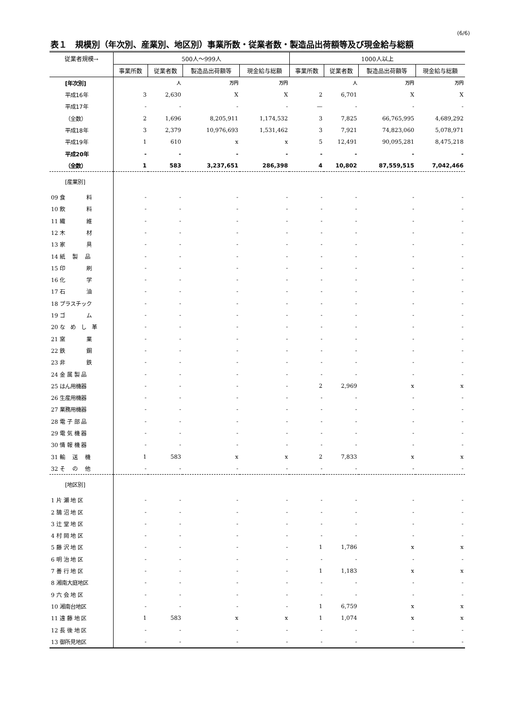(6/6)
表１　規模別（年次別、産業別、地区別）事業所数・従業者数・製造品出荷額等及び現金給与総額
| 従業者規模→ | 500人～999人 | | | | 1000人以上 | | | |
| --- | --- | --- | --- | --- | --- | --- | --- | --- |
| | 事業所数 | 従業者数 | 製造品出荷額等 | 現金給与総額 | 事業所数 | 従業者数 | 製造品出荷額等 | 現金給与総額 |
| [年次別] | | 人 | 万円 | 万円 | | 人 | 万円 | 万円 |
| 平成16年 | 3 | 2,630 | X | X | 2 | 6,701 | X | X |
| 平成17年 | - | - | - | - | — | - | - | - |
| （全数） | 2 | 1,696 | 8,205,911 | 1,174,532 | 3 | 7,825 | 66,765,995 | 4,689,292 |
| 平成18年 | 3 | 2,379 | 10,976,693 | 1,531,462 | 3 | 7,921 | 74,823,060 | 5,078,971 |
| 平成19年 | 1 | 610 | x | x | 5 | 12,491 | 90,095,281 | 8,475,218 |
| 平成20年 | - | - | - | - | - | - | - | - |
| （全数） | 1 | 583 | 3,237,651 | 286,398 | 4 | 10,802 | 87,559,515 | 7,042,466 |
| [産業別] | | | | | | | | |
| 09 食 料 | - | - | - | - | - | - | - | - |
| 10 飲 料 | - | - | - | - | - | - | - | - |
| 11 繊 維 | - | - | - | - | - | - | - | - |
| 12 木 材 | - | - | - | - | - | - | - | - |
| 13 家 具 | - | - | - | - | - | - | - | - |
| 14 紙 製 品 | - | - | - | - | - | - | - | - |
| 15 印 刷 | - | - | - | - | - | - | - | - |
| 16 化 学 | - | - | - | - | - | - | - | - |
| 17 石 油 | - | - | - | - | - | - | - | - |
| 18 プラスチック | - | - | - | - | - | - | - | - |
| 19 ゴ ム | - | - | - | - | - | - | - | - |
| 20 な め し 革 | - | - | - | - | - | - | - | - |
| 21 窯 業 | - | - | - | - | - | - | - | - |
| 22 鉄 鋼 | - | - | - | - | - | - | - | - |
| 23 非 鉄 | - | - | - | - | - | - | - | - |
| 24 金 属 製 品 | - | - | - | - | - | - | - | - |
| 25 はん用機器 | - | - | - | - | 2 | 2,969 | x | x |
| 26 生産用機器 | - | - | - | - | - | - | - | - |
| 27 業務用機器 | - | - | - | - | - | - | - | - |
| 28 電 子 部 品 | - | - | - | - | - | - | - | - |
| 29 電 気 機 器 | - | - | - | - | - | - | - | - |
| 30 情 報 機 器 | - | - | - | - | - | - | - | - |
| 31 輸 送 機 | 1 | 583 | x | x | 2 | 7,833 | x | x |
| 32 そ の 他 | - | - | - | - | - | - | - | - |
| [地区別] | | | | | | | | |
| 1 片 瀬 地 区 | - | - | - | - | - | - | - | - |
| 2 鵠 沼 地 区 | - | - | - | - | - | - | - | - |
| 3 辻 堂 地 区 | - | - | - | - | - | - | - | - |
| 4 村 岡 地 区 | - | - | - | - | - | - | - | - |
| 5 藤 沢 地 区 | - | - | - | - | 1 | 1,786 | x | x |
| 6 明 治 地 区 | - | - | - | - | - | - | - | - |
| 7 善 行 地 区 | - | - | - | - | 1 | 1,183 | x | x |
| 8 湘南大庭地区 | - | - | - | - | - | - | - | - |
| 9 六 会 地 区 | - | - | - | - | - | - | - | - |
| 10 湘南台地区 | - | - | - | - | 1 | 6,759 | x | x |
| 11 遠 藤 地 区 | 1 | 583 | x | x | 1 | 1,074 | x | x |
| 12 長 後 地 区 | - | - | - | - | - | - | - | - |
| 13 御所見地区 | - | - | - | - | - | - | - | - |